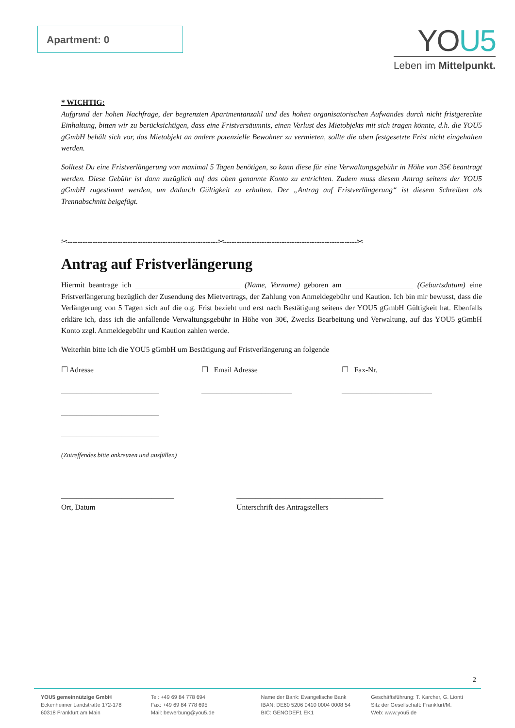Apartment: 0
YOU5
Leben im Mittelpunkt.
* WICHTIG:
Aufgrund der hohen Nachfrage, der begrenzten Apartmentanzahl und des hohen organisatorischen Aufwandes durch nicht fristgerechte Einhaltung, bitten wir zu berücksichtigen, dass eine Fristversäumnis, einen Verlust des Mietobjekts mit sich tragen könnte, d.h. die YOU5 gGmbH behält sich vor, das Mietobjekt an andere potenzielle Bewohner zu vermieten, sollte die oben festgesetzte Frist nicht eingehalten werden.
Solltest Du eine Fristverlängerung von maximal 5 Tagen benötigen, so kann diese für eine Verwaltungsgebühr in Höhe von 35€ beantragt werden. Diese Gebühr ist dann zuzüglich auf das oben genannte Konto zu entrichten. Zudem muss diesem Antrag seitens der YOU5 gGmbH zugestimmt werden, um dadurch Gültigkeit zu erhalten. Der „Antrag auf Fristverlängerung“ ist diesem Schreiben als Trennabschnitt beigefügt.
✂------------------------------------------------------------✂-----------------------------------------------------✂
Antrag auf Fristverlängerung
Hiermit beantrage ich ____________________________ (Name, Vorname) geboren am __________________ (Geburtsdatum) eine Fristverlängerung bezüglich der Zusendung des Mietvertrags, der Zahlung von Anmeldegebühr und Kaution. Ich bin mir bewusst, dass die Verlängerung von 5 Tagen sich auf die o.g. Frist bezieht und erst nach Bestätigung seitens der YOU5 gGmbH Gültigkeit hat. Ebenfalls erkläre ich, dass ich die anfallende Verwaltungsgebühr in Höhe von 30€, Zwecks Bearbeitung und Verwaltung, auf das YOU5 gGmbH Konto zzgl. Anmeldegebühr und Kaution zahlen werde.
Weiterhin bitte ich die YOU5 gGmbH um Bestätigung auf Fristverlängerung an folgende
☐ Adresse ☐ Email Adresse ☐ Fax-Nr.
__________________________ ________________________ ________________________
__________________________
__________________________
(Zutreffendes bitte ankreuzen und ausfüllen)
______________________________
Ort, Datum
_______________________________________
Unterschrift des Antragstellers
2
YOU5 gemeinnützige GmbH
Eckenheimer Landstraße 172-178
60318 Frankfurt am Main
Tel: +49 69 84 778 694
Fax: +49 69 84 778 695
Mail: bewerbung@you5.de
Name der Bank: Evangelische Bank
IBAN: DE60 5206 0410 0004 0008 54
BIC: GENODEF1 EK1
Geschäftsführung: T. Karcher, G. Lionti
Sitz der Gesellschaft: Frankfurt/M.
Web: www.you5.de